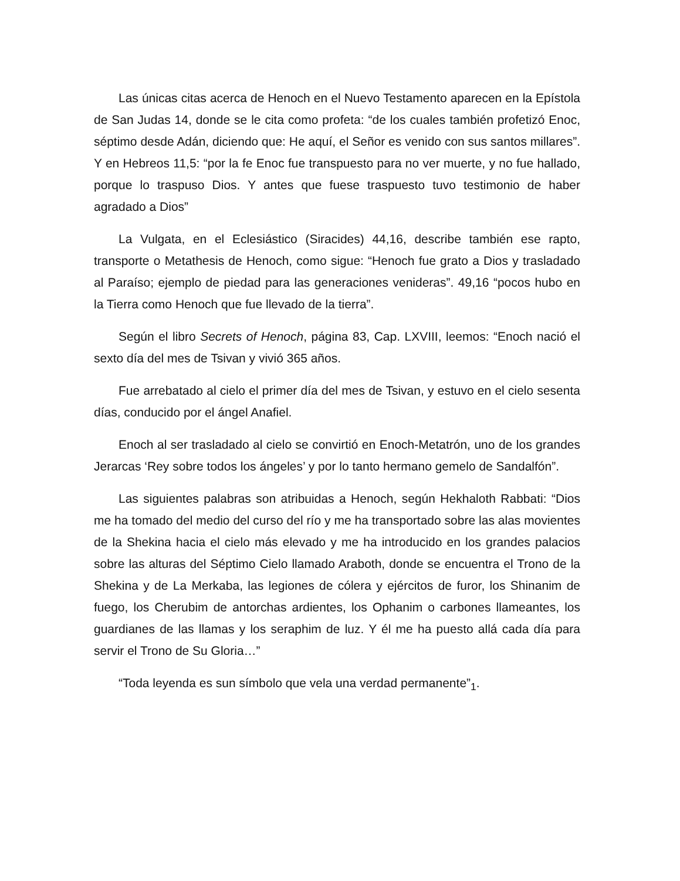Las únicas citas acerca de Henoch en el Nuevo Testamento aparecen en la Epístola de San Judas 14, donde se le cita como profeta: “de los cuales también profetizó Enoc, séptimo desde Adán, diciendo que: He aquí, el Señor es venido con sus santos millares”. Y en Hebreos 11,5: “por la fe Enoc fue transpuesto para no ver muerte, y no fue hallado, porque lo traspuso Dios. Y antes que fuese traspuesto tuvo testimonio de haber agradado a Dios”
La Vulgata, en el Eclesiástico (Siracides) 44,16, describe también ese rapto, transporte o Metathesis de Henoch, como sigue: “Henoch fue grato a Dios y trasladado al Paraíso; ejemplo de piedad para las generaciones venideras”. 49,16 “pocos hubo en la Tierra como Henoch que fue llevado de la tierra”.
Según el libro Secrets of Henoch, página 83, Cap. LXVIII, leemos: “Enoch nació el sexto día del mes de Tsivan y vivió 365 años.
Fue arrebatado al cielo el primer día del mes de Tsivan, y estuvo en el cielo sesenta días, conducido por el ángel Anafiel.
Enoch al ser trasladado al cielo se convirtió en Enoch-Metatrón, uno de los grandes Jerarcas ‘Rey sobre todos los ángeles’ y por lo tanto hermano gemelo de Sandalfón”.
Las siguientes palabras son atribuidas a Henoch, según Hekhaloth Rabbati: “Dios me ha tomado del medio del curso del río y me ha transportado sobre las alas movientes de la Shekina hacia el cielo más elevado y me ha introducido en los grandes palacios sobre las alturas del Séptimo Cielo llamado Araboth, donde se encuentra el Trono de la Shekina y de La Merkaba, las legiones de cólera y ejércitos de furor, los Shinanim de fuego, los Cherubim de antorchas ardientes, los Ophanim o carbones llameantes, los guardianes de las llamas y los seraphim de luz. Y él me ha puesto allá cada día para servir el Trono de Su Gloria…”
“Toda leyenda es sun símbolo que vela una verdad permanente”<sub>1</sub>.